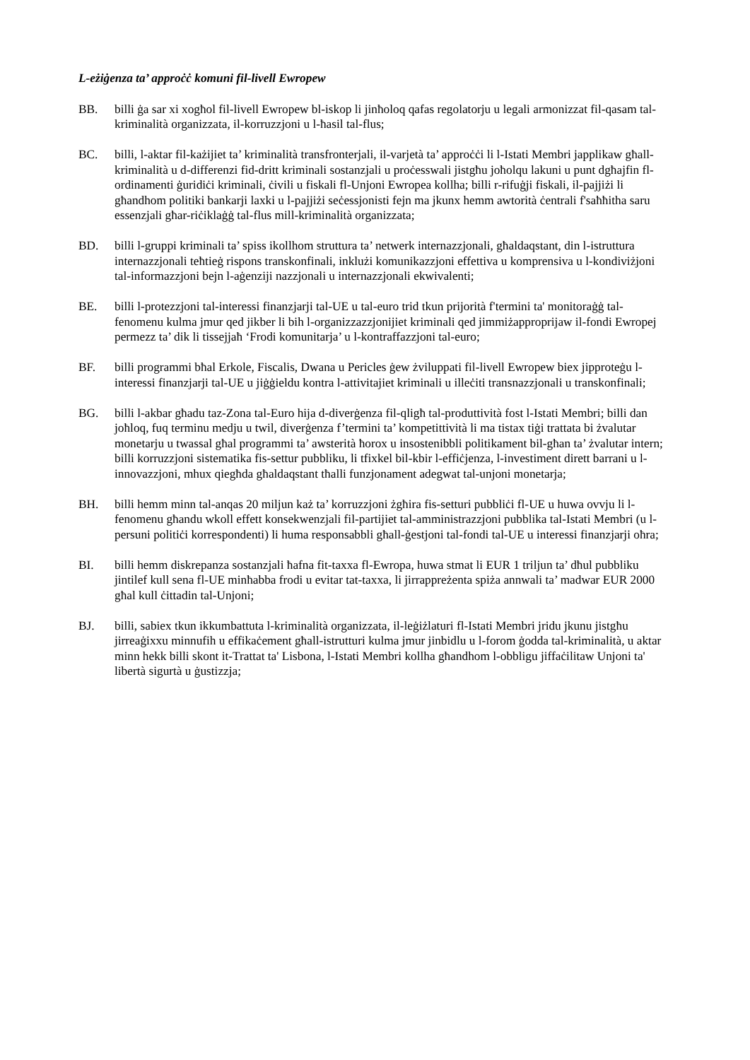L-eżiġenza ta’ approċċ komuni fil-livell Ewropew
BB. billi ġa sar xi xogħol fil-livell Ewropew bl-iskop li jinħoloq qafas regolatorju u legali armonizzat fil-qasam tal-kriminalità organizzata, il-korruzzjoni u l-ħasil tal-flus;
BC. billi, l-aktar fil-każijiet ta’ kriminalità transfronterjali, il-varjetà ta’ approċċi li l-Istati Membri japplikaw għall-kriminalità u d-differenzi fid-dritt kriminali sostanzjali u proċesswali jistgħu joħolqu lakuni u punt dgħajfin fl-ordinamenti ġuridiċi kriminali, ċivili u fiskali fl-Unjoni Ewropea kollha; billi r-rifuġji fiskali, il-pajjiżi li għandhom politiki bankarji laxki u l-pajjiżi seċessjonisti fejn ma jkunx hemm awtorità ċentrali f'saħħitha saru essenzjali għar-riċiklaġġ tal-flus mill-kriminalità organizzata;
BD. billi l-gruppi kriminali ta’ spiss ikollhom struttura ta’ netwerk internazzjonali, għaldaqstant, din l-istruttura internazzjonali teħtieġ rispons transkonfinali, inklużi komunikazzjoni effettiva u komprensiva u l-kondiviżjoni tal-informazzjoni bejn l-aġenziji nazzjonali u internazzjonali ekwivalenti;
BE. billi l-protezzjoni tal-interessi finanzjarji tal-UE u tal-euro trid tkun prijorità f'termini ta' monitoraġġ tal-fenomenu kulma jmur qed jikber li bih l-organizzazzjonijiet kriminali qed jimmiżapproprijaw il-fondi Ewropej permezz ta’ dik li tissejjaħ ‘Frodi komunitarja’ u l-kontraffazzjoni tal-euro;
BF. billi programmi bħal Erkole, Fiscalis, Dwana u Pericles ġew żviluppati fil-livell Ewropew biex jipproteġu l-interessi finanzjarji tal-UE u jiġġieldu kontra l-attivitajiet kriminali u illeċiti transnazzjonali u transkonfinali;
BG. billi l-akbar għadu taz-Zona tal-Euro hija d-diverġenza fil-qligħ tal-produttività fost l-Istati Membri; billi dan joħloq, fuq terminu medju u twil, diverġenza f’termini ta’ kompetittività li ma tistax tiġi trattata bi żvalutar monetarju u twassal għal programmi ta’ awsterità ħorox u insostenibbli politikament bil-għan ta’ żvalutar intern; billi korruzzjoni sistematika fis-settur pubbliku, li tfixkel bil-kbir l-effiċjenza, l-investiment dirett barrani u l-innovazzjoni, mhux qiegħda għaldaqstant tħalli funzjonament adegwat tal-unjoni monetarja;
BH. billi hemm minn tal-anqas 20 miljun każ ta’ korruzzjoni żgħira fis-setturi pubbliċi fl-UE u huwa ovvju li l-fenomenu għandu wkoll effett konsekwenzjali fil-partijiet tal-amministrazzjoni pubblika tal-Istati Membri (u l-persuni politiċi korrespondenti) li huma responsabbli għall-ġestjoni tal-fondi tal-UE u interessi finanzjarji oħra;
BI. billi hemm diskrepanza sostanzjali ħafna fit-taxxa fl-Ewropa, huwa stmat li EUR 1 triljun ta’ dħul pubbliku jintilef kull sena fl-UE minħabba frodi u evitar tat-taxxa, li jirrappreżenta spiża annwali ta’ madwar EUR 2000 għal kull ċittadin tal-Unjoni;
BJ. billi, sabiex tkun ikkumbattuta l-kriminalità organizzata, il-leġiżlaturi fl-Istati Membri jridu jkunu jistgħu jirreaġixxu minnufih u effikaċement għall-istrutturi kulma jmur jinbidlu u l-forom ġodda tal-kriminalità, u aktar minn hekk billi skont it-Trattat ta' Lisbona, l-Istati Membri kollha għandhom l-obbligu jiffaċilitaw Unjoni ta' libertà sigurtà u ġustizzja;